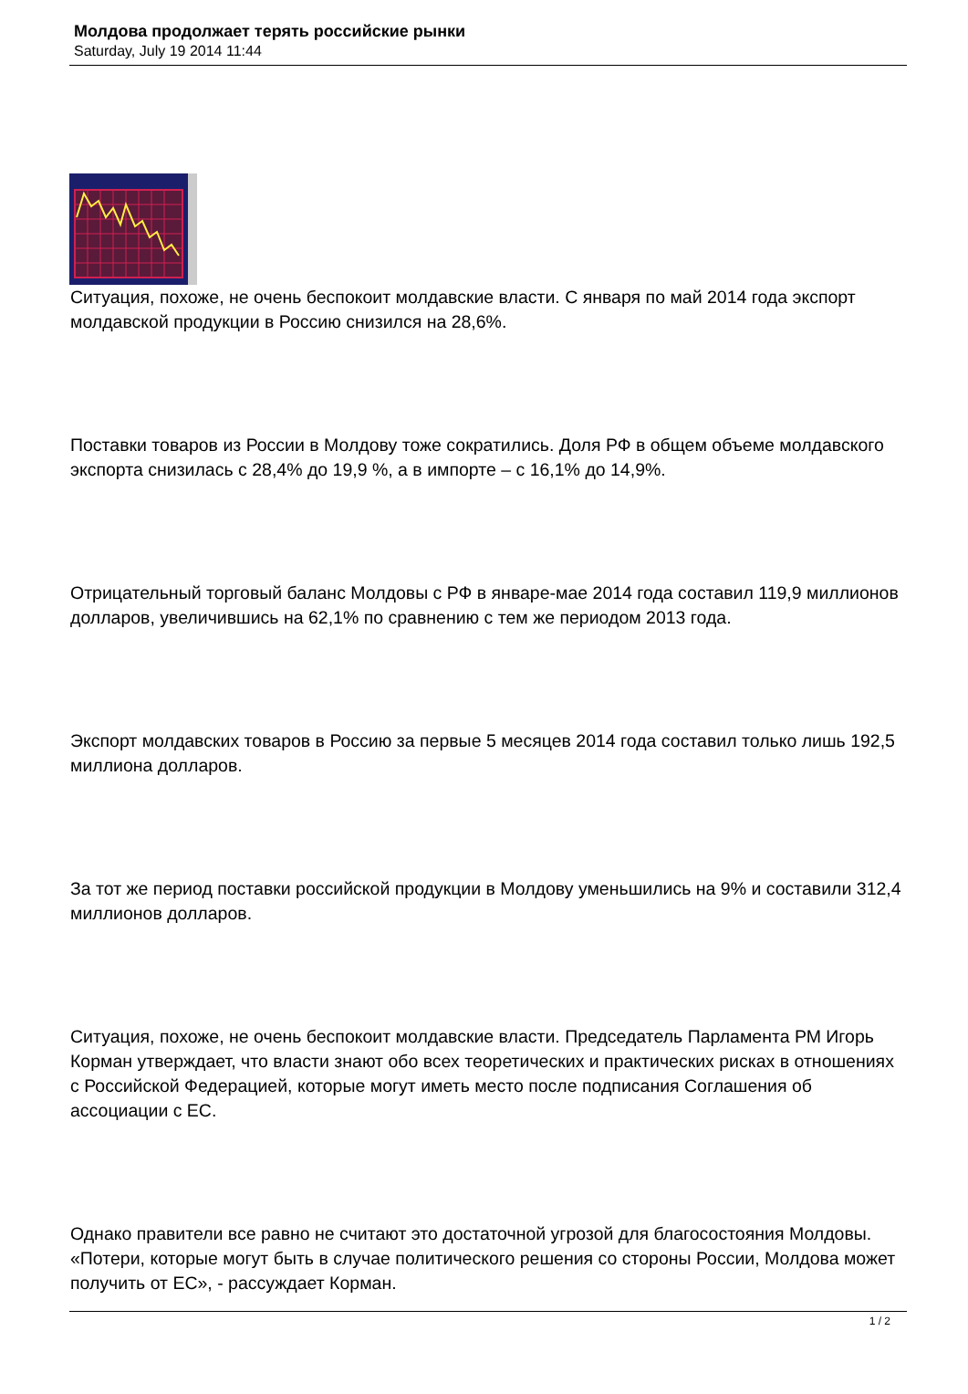Молдова продолжает терять российские рынки
Saturday, July 19 2014 11:44
Ситуация, похоже, не очень беспокоит молдавские власти. С января по май 2014 года экспорт молдавской продукции в Россию снизился на 28,6%.
Поставки товаров из России в Молдову тоже сократились. Доля РФ в общем объеме молдавского экспорта снизилась с 28,4% до 19,9 %, а в импорте – с 16,1% до 14,9%.
Отрицательный торговый баланс Молдовы с РФ в январе-мае 2014 года составил 119,9 миллионов долларов, увеличившись на 62,1% по сравнению с тем же периодом 2013 года.
Экспорт молдавских товаров в Россию за первые 5 месяцев 2014 года составил только лишь 192,5 миллиона долларов.
За тот же период поставки российской продукции в Молдову уменьшились на 9% и составили 312,4 миллионов долларов.
Ситуация, похоже, не очень беспокоит молдавские власти. Председатель Парламента РМ Игорь Корман утверждает, что власти знают обо всех теоретических и практических рисках в отношениях с Российской Федерацией, которые могут иметь место после подписания Соглашения об ассоциации с ЕС.
Однако правители все равно не считают это достаточной угрозой для благосостояния Молдовы. «Потери, которые могут быть в случае политического решения со стороны России, Молдова может получить от ЕС», - рассуждает Корман.
1 / 2